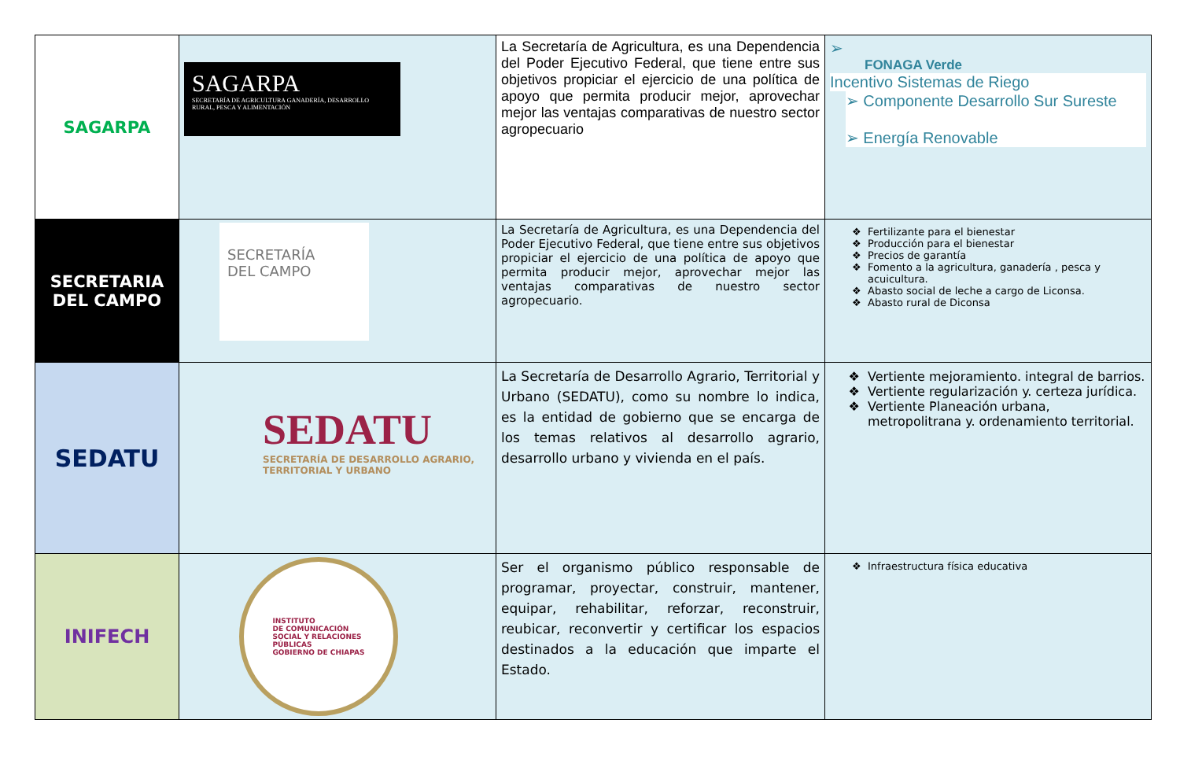| SAGARPA | SAGARPA SECRETARÍA DE AGRICULTURA GANADERÍA, DESARROLLO RURAL, PESCA Y ALIMENTACIÓN | La Secretaría de Agricultura, es una Dependencia del Poder Ejecutivo Federal, que tiene entre sus objetivos propiciar el ejercicio de una política de apoyo que permita producir mejor, aprovechar mejor las ventajas comparativas de nuestro sector agropecuario | ➢ FONAGA Verde Incentivo Sistemas de Riego ➢ Componente Desarrollo Sur Sureste ➢ Energía Renovable |
| SECRETARIA DEL CAMPO | SECRETARÍA DEL CAMPO | La Secretaría de Agricultura, es una Dependencia del Poder Ejecutivo Federal, que tiene entre sus objetivos propiciar el ejercicio de una política de apoyo que permita producir mejor, aprovechar mejor las ventajas comparativas de nuestro sector agropecuario. | Fertilizante para el bienestar Producción para el bienestar Precios de garantía Fomento a la agricultura, ganadería , pesca y acuicultura. Abasto social de leche a cargo de Liconsa. Abasto rural de Diconsa |
| SEDATU | SEDATU SECRETARÍA DE DESARROLLO AGRARIO, TERRITORIAL Y URBANO | La Secretaría de Desarrollo Agrario, Territorial y Urbano (SEDATU), como su nombre lo indica, es la entidad de gobierno que se encarga de los temas relativos al desarrollo agrario, desarrollo urbano y vivienda en el país. | Vertiente mejoramiento. integral de barrios. Vertiente regularización y. certeza jurídica. Vertiente Planeación urbana, metropolitrana y. ordenamiento territorial. |
| INIFECH | INSTITUTO DE COMUNICACIÓN SOCIAL Y RELACIONES PÚBLICAS GOBIERNO DE CHIAPAS | Ser el organismo público responsable de programar, proyectar, construir, mantener, equipar, rehabilitar, reforzar, reconstruir, reubicar, reconvertir y certificar los espacios destinados a la educación que imparte el Estado. | Infraestructura física educativa |